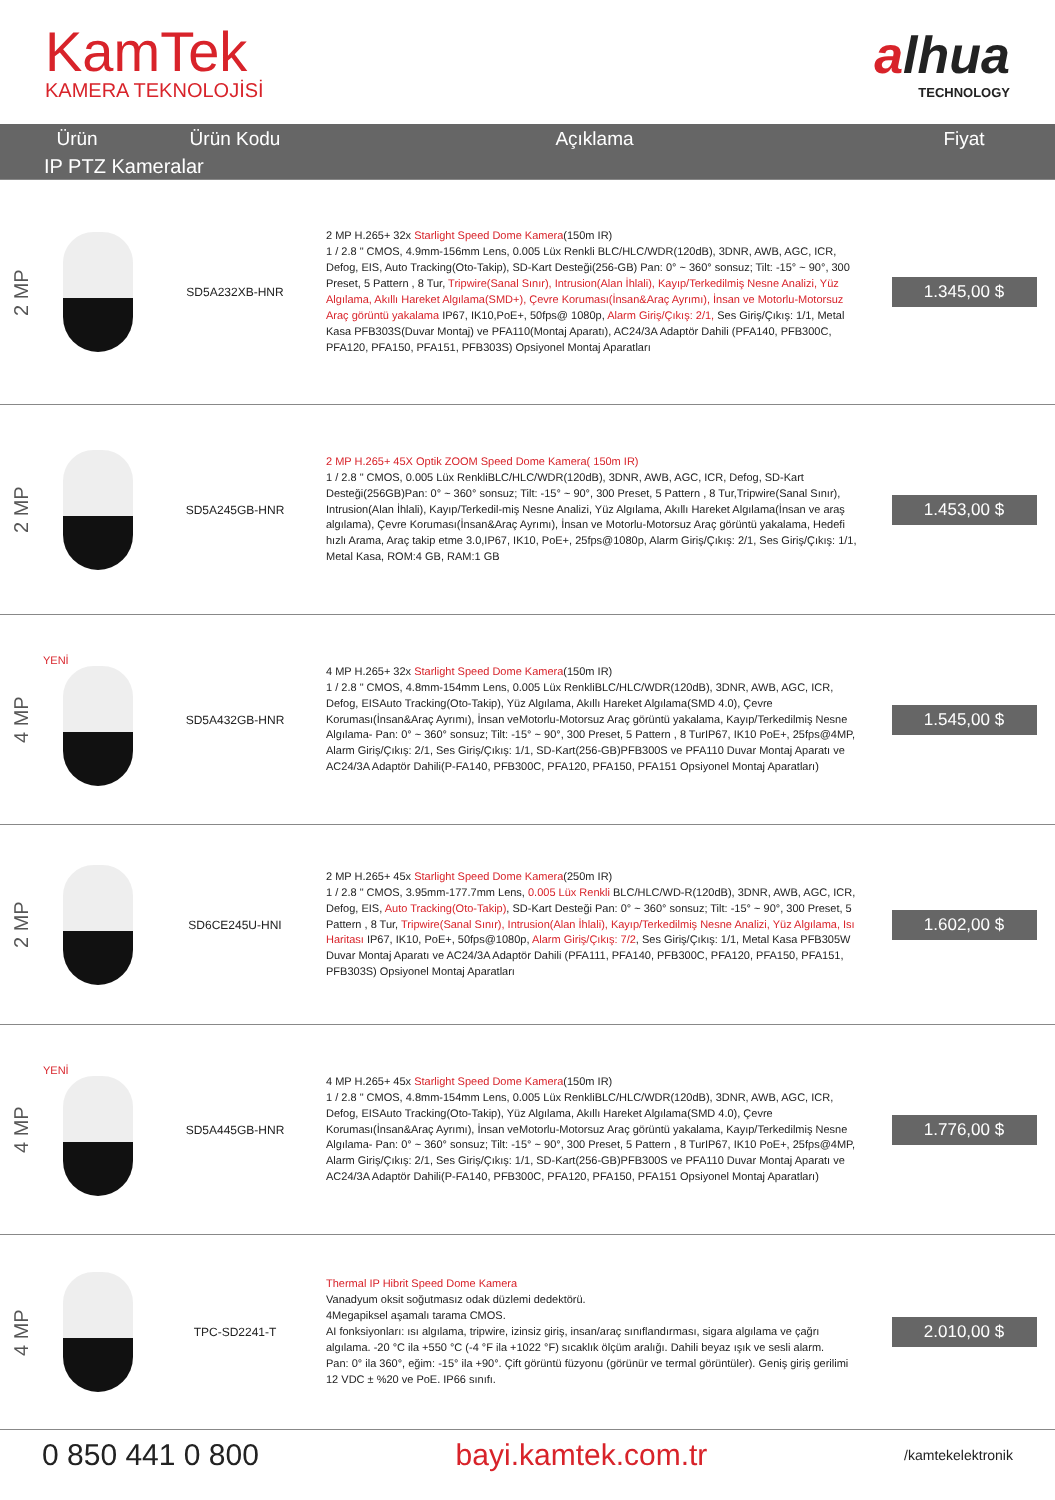KamTek
KAMERA TEKNOLOJİSİ
alhua
TECHNOLOGY
| Ürün | | Ürün Kodu | Açıklama | Fiyat |
| --- | --- | --- | --- | --- |
| IP PTZ Kameralar | | | | |
| 2 MP | | SD5A232XB-HNR | 2 MP H.265+ 32x Starlight Speed Dome Kamera (150m IR) 1 / 2.8 " CMOS, 4.9mm-156mm Lens, 0.005 Lüx Renkli BLC/HLC/WDR(120dB), 3DNR, AWB, AGC, ICR, Defog, EIS, Auto Tracking(Oto-Takip), SD-Kart Desteği(256-GB) Pan: 0° ~ 360° sonsuz; Tilt: -15° ~ 90°, 300 Preset, 5 Pattern , 8 Tur, Tripwire(Sanal Sınır), Intrusion(Alan İhlali), Kayıp/Terkedilmiş Nesne Analizi, Yüz Algılama, Akıllı Hareket Algılama(SMD+), Çevre Koruması(İnsan&Araç Ayrımı), İnsan ve Motorlu-Motorsuz Araç görüntü yakalama IP67, IK10,PoE+, 50fps@ 1080p, Alarm Giriş/Çıkış: 2/1, Ses Giriş/Çıkış: 1/1, Metal Kasa PFB303S(Duvar Montaj) ve PFA110(Montaj Aparatı), AC24/3A Adaptör Dahili (PFA140, PFB300C, PFA120, PFA150, PFA151, PFB303S) Opsiyonel Montaj Aparatları | 1.345,00 $ |
| 2 MP | | SD5A245GB-HNR | 2 MP H.265+ 45X Optik ZOOM Speed Dome Kamera( 150m IR) 1 / 2.8 " CMOS, 0.005 Lüx RenkliBLC/HLC/WDR(120dB), 3DNR, AWB, AGC, ICR, Defog, SD-Kart Desteği(256GB)Pan: 0° ~ 360° sonsuz; Tilt: -15° ~ 90°, 300 Preset, 5 Pattern , 8 Tur,Tripwire(Sanal Sınır), Intrusion(Alan İhlali), Kayıp/Terkedil-miş Nesne Analizi, Yüz Algılama, Akıllı Hareket Algılama(İnsan ve araş algılama), Çevre Koruması(İnsan&Araç Ayrımı), İnsan ve Motorlu-Motorsuz Araç görüntü yakalama, Hedefi hızlı Arama, Araç takip etme 3.0,IP67, IK10, PoE+, 25fps@1080p, Alarm Giriş/Çıkış: 2/1, Ses Giriş/Çıkış: 1/1, Metal Kasa, ROM:4 GB, RAM:1 GB | 1.453,00 $ |
| 4 MP | YENİ | SD5A432GB-HNR | 4 MP H.265+ 32x Starlight Speed Dome Kamera (150m IR) 1 / 2.8 " CMOS, 4.8mm-154mm Lens, 0.005 Lüx RenkliBLC/HLC/WDR(120dB), 3DNR, AWB, AGC, ICR, Defog, EISAuto Tracking(Oto-Takip), Yüz Algılama, Akıllı Hareket Algılama(SMD 4.0), Çevre Koruması(İnsan&Araç Ayrımı), İnsan veMotorlu-Motorsuz Araç görüntü yakalama, Kayıp/Terkedilmiş Nesne Algılama- Pan: 0° ~ 360° sonsuz; Tilt: -15° ~ 90°, 300 Preset, 5 Pattern , 8 TurIP67, IK10 PoE+, 25fps@4MP, Alarm Giriş/Çıkış: 2/1, Ses Giriş/Çıkış: 1/1, SD-Kart(256-GB)PFB300S ve PFA110 Duvar Montaj Aparatı ve AC24/3A Adaptör Dahili(P-FA140, PFB300C, PFA120, PFA150, PFA151 Opsiyonel Montaj Aparatları) | 1.545,00 $ |
| 2 MP | | SD6CE245U-HNI | 2 MP H.265+ 45x Starlight Speed Dome Kamera (250m IR) 1 / 2.8 " CMOS, 3.95mm-177.7mm Lens, 0.005 Lüx Renkli BLC/HLC/WD-R(120dB), 3DNR, AWB, AGC, ICR, Defog, EIS, Auto Tracking(Oto-Takip) , SD-Kart Desteği Pan: 0° ~ 360° sonsuz; Tilt: -15° ~ 90°, 300 Preset, 5 Pattern , 8 Tur, Tripwire(Sanal Sınır), Intrusion(Alan İhlali), Kayıp/Terkedilmiş Nesne Analizi, Yüz Algılama, Isı Haritası IP67, IK10, PoE+, 50fps@1080p, Alarm Giriş/Çıkış: 7/2 , Ses Giriş/Çıkış: 1/1, Metal Kasa PFB305W Duvar Montaj Aparatı ve AC24/3A Adaptör Dahili (PFA111, PFA140, PFB300C, PFA120, PFA150, PFA151, PFB303S) Opsiyonel Montaj Aparatları | 1.602,00 $ |
| 4 MP | YENİ | SD5A445GB-HNR | 4 MP H.265+ 45x Starlight Speed Dome Kamera (150m IR) 1 / 2.8 " CMOS, 4.8mm-154mm Lens, 0.005 Lüx RenkliBLC/HLC/WDR(120dB), 3DNR, AWB, AGC, ICR, Defog, EISAuto Tracking(Oto-Takip), Yüz Algılama, Akıllı Hareket Algılama(SMD 4.0), Çevre Koruması(İnsan&Araç Ayrımı), İnsan veMotorlu-Motorsuz Araç görüntü yakalama, Kayıp/Terkedilmiş Nesne Algılama- Pan: 0° ~ 360° sonsuz; Tilt: -15° ~ 90°, 300 Preset, 5 Pattern , 8 TurIP67, IK10 PoE+, 25fps@4MP, Alarm Giriş/Çıkış: 2/1, Ses Giriş/Çıkış: 1/1, SD-Kart(256-GB)PFB300S ve PFA110 Duvar Montaj Aparatı ve AC24/3A Adaptör Dahili(P-FA140, PFB300C, PFA120, PFA150, PFA151 Opsiyonel Montaj Aparatları) | 1.776,00 $ |
| 4 MP | | TPC-SD2241-T | Thermal IP Hibrit Speed Dome Kamera Vanadyum oksit soğutmasız odak düzlemi dedektörü. 4Megapiksel aşamalı tarama CMOS. AI fonksiyonları: ısı algılama, tripwire, izinsiz giriş, insan/araç sınıflandırması, sigara algılama ve çağrı algılama. -20 °C ila +550 °C (-4 °F ila +1022 °F) sıcaklık ölçüm aralığı. Dahili beyaz ışık ve sesli alarm. Pan: 0° ila 360°, eğim: -15° ila +90°. Çift görüntü füzyonu (görünür ve termal görüntüler). Geniş giriş gerilimi 12 VDC ± %20 ve PoE. IP66 sınıfı. | 2.010,00 $ |
0 850 441 0 800 bayi.kamtek.com.tr /kamtekelektronik